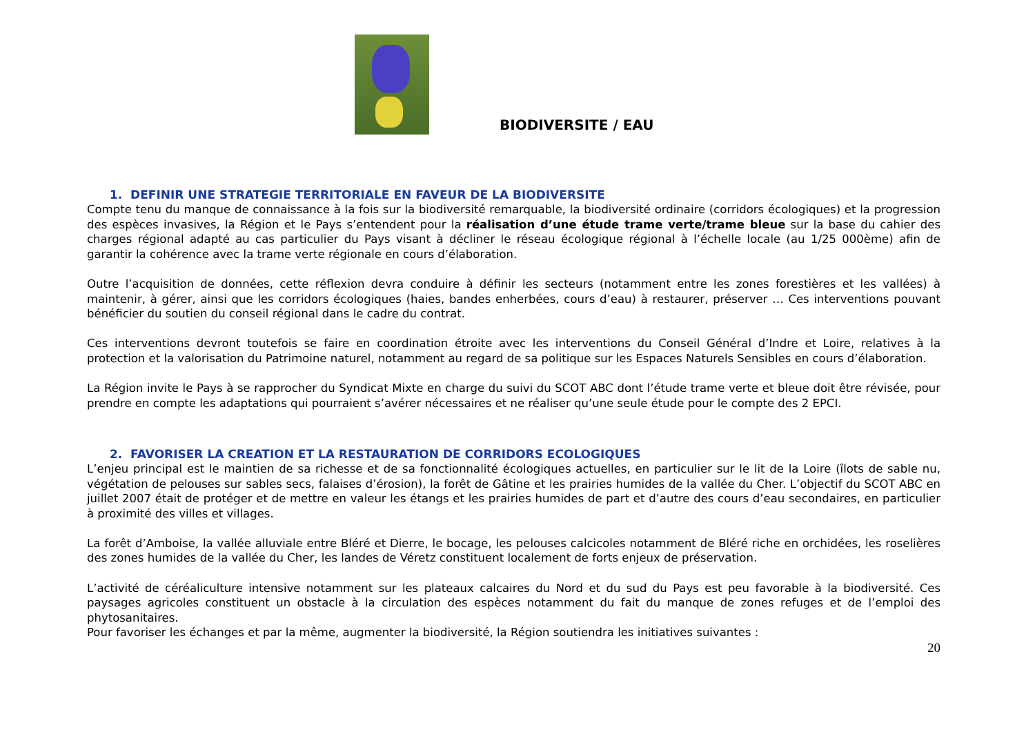BIODIVERSITE / EAU
1. DEFINIR UNE STRATEGIE TERRITORIALE EN FAVEUR DE LA BIODIVERSITE
Compte tenu du manque de connaissance à la fois sur la biodiversité remarquable, la biodiversité ordinaire (corridors écologiques) et la progression des espèces invasives, la Région et le Pays s’entendent pour la réalisation d’une étude trame verte/trame bleue sur la base du cahier des charges régional adapté au cas particulier du Pays visant à décliner le réseau écologique régional à l’échelle locale (au 1/25 000ème) afin de garantir la cohérence avec la trame verte régionale en cours d’élaboration.
Outre l’acquisition de données, cette réflexion devra conduire à définir les secteurs (notamment entre les zones forestières et les vallées) à maintenir, à gérer, ainsi que les corridors écologiques (haies, bandes enherbées, cours d’eau) à restaurer, préserver … Ces interventions pouvant bénéficier du soutien du conseil régional dans le cadre du contrat.
Ces interventions devront toutefois se faire en coordination étroite avec les interventions du Conseil Général d’Indre et Loire, relatives à la protection et la valorisation du Patrimoine naturel, notamment au regard de sa politique sur les Espaces Naturels Sensibles en cours d’élaboration.
La Région invite le Pays à se rapprocher du Syndicat Mixte en charge du suivi du SCOT ABC dont l’étude trame verte et bleue doit être révisée, pour prendre en compte les adaptations qui pourraient s’avérer nécessaires et ne réaliser qu’une seule étude pour le compte des 2 EPCI.
2. FAVORISER LA CREATION ET LA RESTAURATION DE CORRIDORS ECOLOGIQUES
L’enjeu principal est le maintien de sa richesse et de sa fonctionnalité écologiques actuelles, en particulier sur le lit de la Loire (îlots de sable nu, végétation de pelouses sur sables secs, falaises d’érosion), la forêt de Gâtine et les prairies humides de la vallée du Cher. L’objectif du SCOT ABC en juillet 2007 était de protéger et de mettre en valeur les étangs et les prairies humides de part et d’autre des cours d’eau secondaires, en particulier à proximité des villes et villages.
La forêt d’Amboise, la vallée alluviale entre Bléré et Dierre, le bocage, les pelouses calcicoles notamment de Bléré riche en orchidées, les roselières des zones humides de la vallée du Cher, les landes de Véretz constituent localement de forts enjeux de préservation.
L’activité de céréaliculture intensive notamment sur les plateaux calcaires du Nord et du sud du Pays est peu favorable à la biodiversité. Ces paysages agricoles constituent un obstacle à la circulation des espèces notamment du fait du manque de zones refuges et de l’emploi des phytosanitaires.
Pour favoriser les échanges et par la même, augmenter la biodiversité, la Région soutiendra les initiatives suivantes :
20